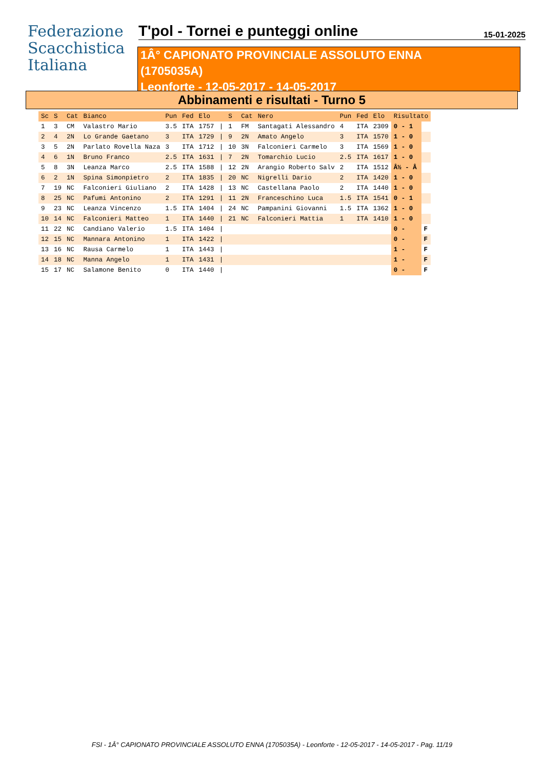Federazione
Scacchistica
Italiana
T'pol - Tornei e punteggi online
15-01-2025
1Â° CAPIONATO PROVINCIALE ASSOLUTO ENNA
(1705035A)
Leonforte - 12-05-2017 - 14-05-2017
Abbinamenti e risultati - Turno 5
| Sc | S | Cat | Bianco | Pun | Fed | Elo | | S | Cat | Nero | Pun | Fed | Elo | Risultato | |
| --- | --- | --- | --- | --- | --- | --- | --- | --- | --- | --- | --- | --- | --- | --- | --- |
| 1 | 3 | CM | Valastro Mario | 3.5 | ITA | 1757 | / | 1 | FM | Santagati Alessandro | 4 | ITA | 2309 | 0 - 1 | |
| 2 | 4 | 2N | Lo Grande Gaetano | 3 | ITA | 1729 | / | 9 | 2N | Amato Angelo | 3 | ITA | 1570 | 1 - 0 | |
| 3 | 5 | 2N | Parlato Rovella Naza | 3 | ITA | 1712 | / | 10 | 3N | Falconieri Carmelo | 3 | ITA | 1569 | 1 - 0 | |
| 4 | 6 | 1N | Bruno Franco | 2.5 | ITA | 1631 | / | 7 | 2N | Tomarchio Lucio | 2.5 | ITA | 1617 | 1 - 0 | |
| 5 | 8 | 3N | Leanza Marco | 2.5 | ITA | 1588 | / | 12 | 2N | Arangio Roberto Salv | 2 | ITA | 1512 | Â½ - Â | |
| 6 | 2 | 1N | Spina Simonpietro | 2 | ITA | 1835 | / | 20 | NC | Nigrelli Dario | 2 | ITA | 1420 | 1 - 0 | |
| 7 | 19 | NC | Falconieri Giuliano | 2 | ITA | 1428 | / | 13 | NC | Castellana Paolo | 2 | ITA | 1440 | 1 - 0 | |
| 8 | 25 | NC | Pafumi Antonino | 2 | ITA | 1291 | / | 11 | 2N | Franceschino Luca | 1.5 | ITA | 1541 | 0 - 1 | |
| 9 | 23 | NC | Leanza Vincenzo | 1.5 | ITA | 1404 | / | 24 | NC | Pampanini Giovanni | 1.5 | ITA | 1362 | 1 - 0 | |
| 10 | 14 | NC | Falconieri Matteo | 1 | ITA | 1440 | / | 21 | NC | Falconieri Mattia | 1 | ITA | 1410 | 1 - 0 | |
| 11 | 22 | NC | Candiano Valerio | 1.5 | ITA | 1404 | / | | | | | | | 0 - | F |
| 12 | 15 | NC | Mannara Antonino | 1 | ITA | 1422 | / | | | | | | | 0 - | F |
| 13 | 16 | NC | Rausa Carmelo | 1 | ITA | 1443 | / | | | | | | | 1 - | F |
| 14 | 18 | NC | Manna Angelo | 1 | ITA | 1431 | / | | | | | | | 1 - | F |
| 15 | 17 | NC | Salamone Benito | 0 | ITA | 1440 | / | | | | | | | 0 - | F |
FSI - 1Â° CAPIONATO PROVINCIALE ASSOLUTO ENNA (1705035A) - Leonforte - 12-05-2017 - 14-05-2017 - Pag. 11/19